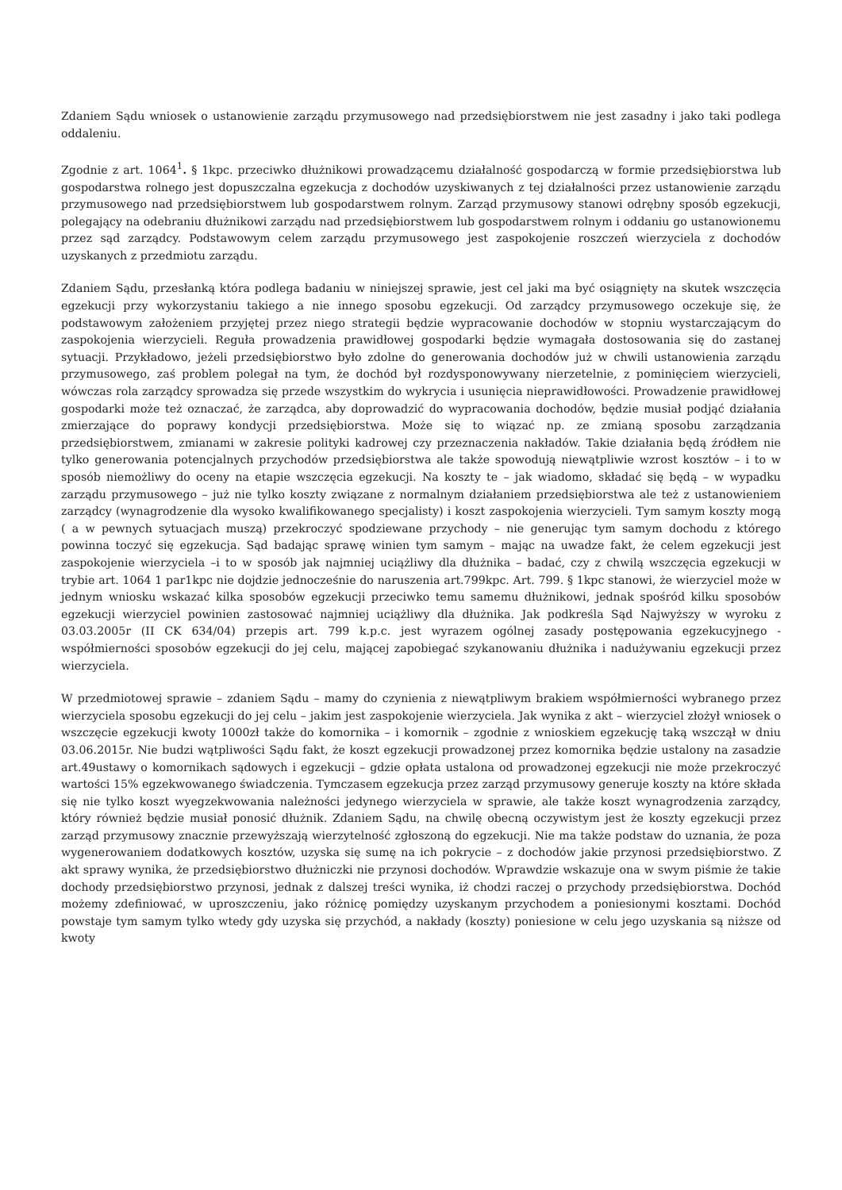Zdaniem Sądu wniosek o ustanowienie zarządu przymusowego nad przedsiębiorstwem nie jest zasadny i jako taki podlega oddaleniu.
Zgodnie z art. 1064<sup>1</sup>. § 1kpc. przeciwko dłużnikowi prowadzącemu działalność gospodarczą w formie przedsiębiorstwa lub gospodarstwa rolnego jest dopuszczalna egzekucja z dochodów uzyskiwanych z tej działalności przez ustanowienie zarządu przymusowego nad przedsiębiorstwem lub gospodarstwem rolnym. Zarząd przymusowy stanowi odrębny sposób egzekucji, polegający na odebraniu dłużnikowi zarządu nad przedsiębiorstwem lub gospodarstwem rolnym i oddaniu go ustanowionemu przez sąd zarządcy. Podstawowym celem zarządu przymusowego jest zaspokojenie roszczeń wierzyciela z dochodów uzyskanych z przedmiotu zarządu.
Zdaniem Sądu, przesłanką która podlega badaniu w niniejszej sprawie, jest cel jaki ma być osiągnięty na skutek wszczęcia egzekucji przy wykorzystaniu takiego a nie innego sposobu egzekucji. Od zarządcy przymusowego oczekuje się, że podstawowym założeniem przyjętej przez niego strategii będzie wypracowanie dochodów w stopniu wystarczającym do zaspokojenia wierzycieli. Reguła prowadzenia prawidłowej gospodarki będzie wymagała dostosowania się do zastanej sytuacji. Przykładowo, jeżeli przedsiębiorstwo było zdolne do generowania dochodów już w chwili ustanowienia zarządu przymusowego, zaś problem polegał na tym, że dochód był rozdysponowywany nierzetelnie, z pominięciem wierzycieli, wówczas rola zarządcy sprowadza się przede wszystkim do wykrycia i usunięcia nieprawidłowości. Prowadzenie prawidłowej gospodarki może też oznaczać, że zarządca, aby doprowadzić do wypracowania dochodów, będzie musiał podjąć działania zmierzające do poprawy kondycji przedsiębiorstwa. Może się to wiązać np. ze zmianą sposobu zarządzania przedsiębiorstwem, zmianami w zakresie polityki kadrowej czy przeznaczenia nakładów. Takie działania będą źródłem nie tylko generowania potencjalnych przychodów przedsiębiorstwa ale także spowodują niewątpliwie wzrost kosztów – i to w sposób niemożliwy do oceny na etapie wszczęcia egzekucji. Na koszty te – jak wiadomo, składać się będą – w wypadku zarządu przymusowego – już nie tylko koszty związane z normalnym działaniem przedsiębiorstwa ale też z ustanowieniem zarządcy (wynagrodzenie dla wysoko kwalifikowanego specjalisty) i koszt zaspokojenia wierzycieli. Tym samym koszty mogą ( a w pewnych sytuacjach muszą) przekroczyć spodziewane przychody – nie generując tym samym dochodu z którego powinna toczyć się egzekucja. Sąd badając sprawę winien tym samym – mając na uwadze fakt, że celem egzekucji jest zaspokojenie wierzyciela –i to w sposób jak najmniej uciążliwy dla dłużnika – badać, czy z chwilą wszczęcia egzekucji w trybie art. 1064 1 par1kpc nie dojdzie jednocześnie do naruszenia art.799kpc. Art. 799. § 1kpc stanowi, że wierzyciel może w jednym wniosku wskazać kilka sposobów egzekucji przeciwko temu samemu dłużnikowi, jednak spośród kilku sposobów egzekucji wierzyciel powinien zastosować najmniej uciążliwy dla dłużnika. Jak podkreśla Sąd Najwyższy w wyroku z 03.03.2005r (II CK 634/04) przepis art. 799 k.p.c. jest wyrazem ogólnej zasady postępowania egzekucyjnego - współmierności sposobów egzekucji do jej celu, mającej zapobiegać szykanowaniu dłużnika i nadużywaniu egzekucji przez wierzyciela.
W przedmiotowej sprawie – zdaniem Sądu – mamy do czynienia z niewątpliwym brakiem współmierności wybranego przez wierzyciela sposobu egzekucji do jej celu – jakim jest zaspokojenie wierzyciela. Jak wynika z akt – wierzyciel złożył wniosek o wszczęcie egzekucji kwoty 1000zł także do komornika – i komornik – zgodnie z wnioskiem egzekucję taką wszczął w dniu 03.06.2015r. Nie budzi wątpliwości Sądu fakt, że koszt egzekucji prowadzonej przez komornika będzie ustalony na zasadzie art.49ustawy o komornikach sądowych i egzekucji – gdzie opłata ustalona od prowadzonej egzekucji nie może przekroczyć wartości 15% egzekwowanego świadczenia. Tymczasem egzekucja przez zarząd przymusowy generuje koszty na które składa się nie tylko koszt wyegzekwowania należności jedynego wierzyciela w sprawie, ale także koszt wynagrodzenia zarządcy, który również będzie musiał ponosić dłużnik. Zdaniem Sądu, na chwilę obecną oczywistym jest że koszty egzekucji przez zarząd przymusowy znacznie przewyższają wierzytelność zgłoszoną do egzekucji. Nie ma także podstaw do uznania, że poza wygenerowaniem dodatkowych kosztów, uzyska się sumę na ich pokrycie – z dochodów jakie przynosi przedsiębiorstwo. Z akt sprawy wynika, że przedsiębiorstwo dłużniczki nie przynosi dochodów. Wprawdzie wskazuje ona w swym piśmie że takie dochody przedsiębiorstwo przynosi, jednak z dalszej treści wynika, iż chodzi raczej o przychody przedsiębiorstwa. Dochód możemy zdefiniować, w uproszczeniu, jako różnicę pomiędzy uzyskanym przychodem a poniesionymi kosztami. Dochód powstaje tym samym tylko wtedy gdy uzyska się przychód, a nakłady (koszty) poniesione w celu jego uzyskania są niższe od kwoty